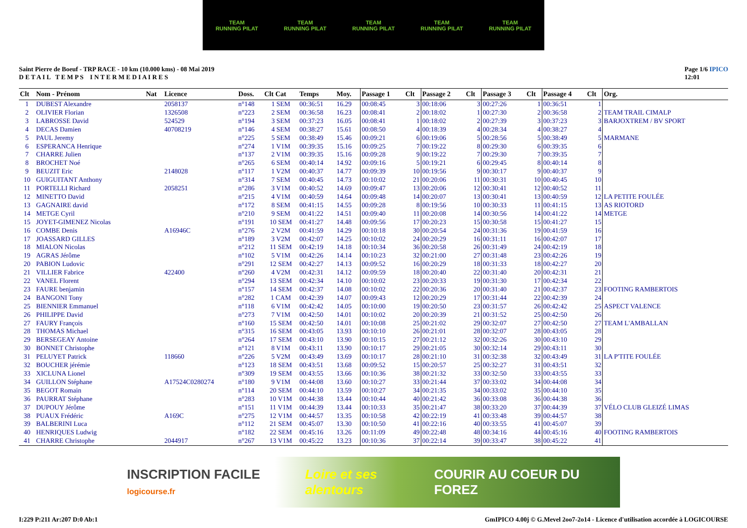TEAM
RUNNING PILAT
TEAM
RUNNING PILAT
TEAM
RUNNING PILAT
TEAM
RUNNING PILAT
TEAM
RUNNING PILAT
Saint Pierre de Boeuf - TRP RACE - 10 km (10.000 kms) - 08 Mai 2019
D E T A I L T E M P S I N T E R M E D I A I R E S
Page 1/6 IPICO
12:01
| Clt | Nom - Prénom | Nat | Licence | Doss. | Clt Cat | Temps | Moy. | Passage 1 | Clt | Passage 2 | Clt | Passage 3 | Clt | Passage 4 | Clt | Org. |
| --- | --- | --- | --- | --- | --- | --- | --- | --- | --- | --- | --- | --- | --- | --- | --- | --- |
| 1 | DUBEST Alexandre | | 2058137 | n°148 | 1 SEM | 00:36:51 | 16.29 | 00:08:45 | 3 | 00:18:06 | 3 | 00:27:26 | 1 | 00:36:51 | 1 | |
| 2 | OLIVIER Florian | | 1326508 | n°223 | 2 SEM | 00:36:58 | 16.23 | 00:08:41 | 2 | 00:18:02 | 1 | 00:27:30 | 2 | 00:36:58 | 2 | TEAM TRAIL CIMALP |
| 3 | LABROSSE David | | 524529 | n°194 | 3 SEM | 00:37:23 | 16.05 | 00:08:41 | 1 | 00:18:02 | 2 | 00:27:39 | 3 | 00:37:23 | 3 | BARJOXTREM / BV SPORT |
| 4 | DECAS Damien | | 40708219 | n°146 | 4 SEM | 00:38:27 | 15.61 | 00:08:50 | 4 | 00:18:39 | 4 | 00:28:34 | 4 | 00:38:27 | 4 | |
| 5 | PAUL Jeremy | | | n°225 | 5 SEM | 00:38:49 | 15.46 | 00:09:21 | 6 | 00:19:06 | 5 | 00:28:56 | 5 | 00:38:49 | 5 | MARMANE |
| 6 | ESPERANCA Henrique | | | n°274 | 1 V1M | 00:39:35 | 15.16 | 00:09:25 | 7 | 00:19:22 | 8 | 00:29:30 | 6 | 00:39:35 | 6 | |
| 7 | CHARRE Julien | | | n°137 | 2 V1M | 00:39:35 | 15.16 | 00:09:28 | 9 | 00:19:22 | 7 | 00:29:30 | 7 | 00:39:35 | 7 | |
| 8 | BROCHET Noé | | | n°265 | 6 SEM | 00:40:14 | 14.92 | 00:09:16 | 5 | 00:19:21 | 6 | 00:29:45 | 8 | 00:40:14 | 8 | |
| 9 | BEUZIT Eric | | 2148028 | n°117 | 1 V2M | 00:40:37 | 14.77 | 00:09:39 | 10 | 00:19:56 | 9 | 00:30:17 | 9 | 00:40:37 | 9 | |
| 10 | GUIGUITANT Anthony | | | n°314 | 7 SEM | 00:40:45 | 14.73 | 00:10:02 | 21 | 00:20:06 | 11 | 00:30:31 | 10 | 00:40:45 | 10 | |
| 11 | PORTELLI Richard | | 2058251 | n°286 | 3 V1M | 00:40:52 | 14.69 | 00:09:47 | 13 | 00:20:06 | 12 | 00:30:41 | 12 | 00:40:52 | 11 | |
| 12 | MINETTO David | | | n°215 | 4 V1M | 00:40:59 | 14.64 | 00:09:48 | 14 | 00:20:07 | 13 | 00:30:41 | 13 | 00:40:59 | 12 | LA PETITE FOULÉE |
| 13 | GAGNAIRE david | | | n°172 | 8 SEM | 00:41:15 | 14.55 | 00:09:28 | 8 | 00:19:56 | 10 | 00:30:33 | 11 | 00:41:15 | 13 | AS RIOTORD |
| 14 | METGE Cyril | | | n°210 | 9 SEM | 00:41:22 | 14.51 | 00:09:40 | 11 | 00:20:08 | 14 | 00:30:56 | 14 | 00:41:22 | 14 | METGE |
| 15 | JOYET-GIMENEZ Nicolas | | | n°191 | 10 SEM | 00:41:27 | 14.48 | 00:09:56 | 17 | 00:20:23 | 15 | 00:30:58 | 15 | 00:41:27 | 15 | |
| 16 | COMBE Denis | | A16946C | n°276 | 2 V2M | 00:41:59 | 14.29 | 00:10:18 | 30 | 00:20:54 | 24 | 00:31:36 | 19 | 00:41:59 | 16 | |
| 17 | JOASSARD GILLES | | | n°189 | 3 V2M | 00:42:07 | 14.25 | 00:10:02 | 24 | 00:20:29 | 16 | 00:31:11 | 16 | 00:42:07 | 17 | |
| 18 | MIALON Nicolas | | | n°212 | 11 SEM | 00:42:19 | 14.18 | 00:10:34 | 36 | 00:20:58 | 26 | 00:31:49 | 24 | 00:42:19 | 18 | |
| 19 | AGRAS Jérôme | | | n°102 | 5 V1M | 00:42:26 | 14.14 | 00:10:23 | 32 | 00:21:00 | 27 | 00:31:48 | 23 | 00:42:26 | 19 | |
| 20 | PABION Ludovic | | | n°291 | 12 SEM | 00:42:27 | 14.13 | 00:09:52 | 16 | 00:20:29 | 18 | 00:31:33 | 18 | 00:42:27 | 20 | |
| 21 | VILLIER Fabrice | | 422400 | n°260 | 4 V2M | 00:42:31 | 14.12 | 00:09:59 | 18 | 00:20:40 | 22 | 00:31:40 | 20 | 00:42:31 | 21 | |
| 22 | VANEL Florent | | | n°294 | 13 SEM | 00:42:34 | 14.10 | 00:10:02 | 23 | 00:20:33 | 19 | 00:31:30 | 17 | 00:42:34 | 22 | |
| 23 | FAURE benjamin | | | n°157 | 14 SEM | 00:42:37 | 14.08 | 00:10:02 | 22 | 00:20:36 | 20 | 00:31:40 | 21 | 00:42:37 | 23 | FOOTING RAMBERTOIS |
| 24 | BANGONI Tony | | | n°282 | 1 CAM | 00:42:39 | 14.07 | 00:09:43 | 12 | 00:20:29 | 17 | 00:31:44 | 22 | 00:42:39 | 24 | |
| 25 | BIENNIER Emmanuel | | | n°118 | 6 V1M | 00:42:42 | 14.05 | 00:10:00 | 19 | 00:20:50 | 23 | 00:31:57 | 26 | 00:42:42 | 25 | ASPECT VALENCE |
| 26 | PHILIPPE David | | | n°273 | 7 V1M | 00:42:50 | 14.01 | 00:10:02 | 20 | 00:20:39 | 21 | 00:31:52 | 25 | 00:42:50 | 26 | |
| 27 | FAURY François | | | n°160 | 15 SEM | 00:42:50 | 14.01 | 00:10:08 | 25 | 00:21:02 | 29 | 00:32:07 | 27 | 00:42:50 | 27 | TEAM L'AMBALLAN |
| 28 | THOMAS Michael | | | n°315 | 16 SEM | 00:43:05 | 13.93 | 00:10:10 | 26 | 00:21:01 | 28 | 00:32:07 | 28 | 00:43:05 | 28 | |
| 29 | BERSEGEAY Antoine | | | n°264 | 17 SEM | 00:43:10 | 13.90 | 00:10:15 | 27 | 00:21:12 | 32 | 00:32:26 | 30 | 00:43:10 | 29 | |
| 30 | BONNET Christophe | | | n°121 | 8 V1M | 00:43:11 | 13.90 | 00:10:17 | 29 | 00:21:05 | 30 | 00:32:14 | 29 | 00:43:11 | 30 | |
| 31 | PELUYET Patrick | | 118660 | n°226 | 5 V2M | 00:43:49 | 13.69 | 00:10:17 | 28 | 00:21:10 | 31 | 00:32:38 | 32 | 00:43:49 | 31 | LA P'TITE FOULÉE |
| 32 | BOUCHER jérémie | | | n°123 | 18 SEM | 00:43:51 | 13.68 | 00:09:52 | 15 | 00:20:57 | 25 | 00:32:27 | 31 | 00:43:51 | 32 | |
| 33 | XICLUNA Lionel | | | n°309 | 19 SEM | 00:43:55 | 13.66 | 00:10:36 | 38 | 00:21:32 | 33 | 00:32:50 | 33 | 00:43:55 | 33 | |
| 34 | GUILLON Stéphane | | A17524C0280274 | n°180 | 9 V1M | 00:44:08 | 13.60 | 00:10:27 | 33 | 00:21:44 | 37 | 00:33:02 | 34 | 00:44:08 | 34 | |
| 35 | BEGOT Romain | | | n°114 | 20 SEM | 00:44:10 | 13.59 | 00:10:27 | 34 | 00:21:35 | 34 | 00:33:02 | 35 | 00:44:10 | 35 | |
| 36 | PAURRAT Stéphane | | | n°283 | 10 V1M | 00:44:38 | 13.44 | 00:10:44 | 40 | 00:21:42 | 36 | 00:33:08 | 36 | 00:44:38 | 36 | |
| 37 | DUPOUY Jérôme | | | n°151 | 11 V1M | 00:44:39 | 13.44 | 00:10:33 | 35 | 00:21:47 | 38 | 00:33:20 | 37 | 00:44:39 | 37 | VÉLO CLUB GLEIZÉ LIMAS |
| 38 | PUAUX Frédéric | | A169C | n°275 | 12 V1M | 00:44:57 | 13.35 | 00:10:58 | 42 | 00:22:19 | 41 | 00:33:48 | 39 | 00:44:57 | 38 | |
| 39 | BALBERINI Luca | | | n°112 | 21 SEM | 00:45:07 | 13.30 | 00:10:50 | 41 | 00:22:16 | 40 | 00:33:55 | 41 | 00:45:07 | 39 | |
| 40 | HENRIQUES Ludwig | | | n°182 | 22 SEM | 00:45:16 | 13.26 | 00:11:09 | 49 | 00:22:48 | 48 | 00:34:16 | 44 | 00:45:16 | 40 | FOOTING RAMBERTOIS |
| 41 | CHARRE Christophe | | 2044917 | n°267 | 13 V1M | 00:45:22 | 13.23 | 00:10:36 | 37 | 00:22:14 | 39 | 00:33:47 | 38 | 00:45:22 | 41 | |
INSCRIPTION FACILE logicourse.fr Loire et ses alentours COURIR AU COEUR DU FOREZ
I:229 P:211 Ar:207 D:0 Ab:1 GmIPICO 4.00j © G.Mevel 2oo7-2o14 - Licence d'utilisation accordée à LOGICOURSE